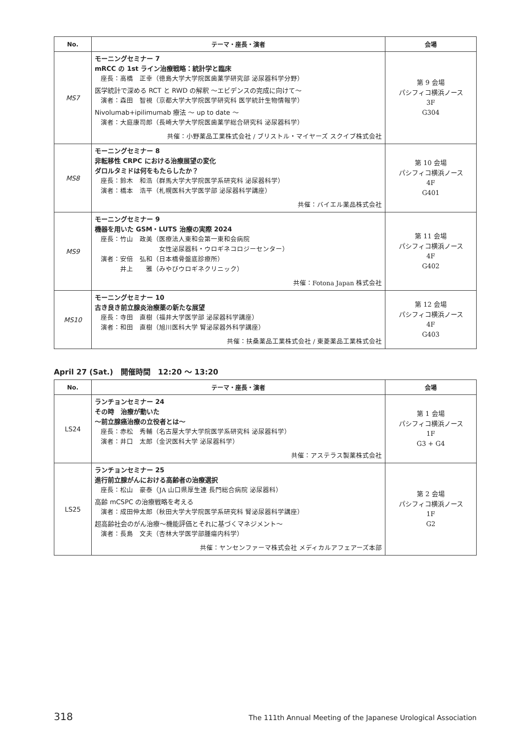| No. | テーマ・座長・演者 | 会場 |
| --- | --- | --- |
| MS7 | モーニングセミナー 7 mRCC の 1st ライン治療戦略：統計学と臨床 座長：高橋 正幸（徳島大学大学院医歯薬学研究部 泌尿器科学分野） 医学統計で深める RCT と RWD の解釈 〜エビデンスの完成に向けて〜 演者：森田 智視（京都大学大学院医学研究科 医学統計生物情報学） Nivolumab+ipilimumab 療法 〜 up to date 〜 演者：大庭康司郎（長崎大学大学院医歯薬学総合研究科 泌尿器科学） 共催：小野薬品工業株式会社 / ブリストル・マイヤーズ スクイブ株式会社 | 第 9 会場 パシフィコ横浜ノース 3F G304 |
| MS8 | モーニングセミナー 8 非転移性 CRPC における治療展望の変化 ダロルタミドは何をもたらしたか？ 座長：鈴木 和浩（群馬大学大学院医学系研究科 泌尿器科学） 演者：橋本 浩平（札幌医科大学医学部 泌尿器科学講座） 共催：バイエル薬品株式会社 | 第 10 会場 パシフィコ横浜ノース 4F G401 |
| MS9 | モーニングセミナー 9 機器を用いた GSM・LUTS 治療の実際 2024 座長：竹山 政美（医療法人東和会第一東和会病院 女性泌尿器科・ウロギネコロジーセンター） 演者：安倍 弘和（日本橋骨盤底診療所） 井上 雅（みやびウロギネクリニック） 共催：Fotona Japan 株式会社 | 第 11 会場 パシフィコ横浜ノース 4F G402 |
| MS10 | モーニングセミナー 10 古き良き前立腺炎治療薬の新たな展望 座長：寺田 直樹（福井大学医学部 泌尿器科学講座） 演者：和田 直樹（旭川医科大学 腎泌尿器外科学講座） 共催：扶桑薬品工業株式会社 / 東菱薬品工業株式会社 | 第 12 会場 パシフィコ横浜ノース 4F G403 |
April 27 (Sat.)　開催時間　12:20 〜 13:20
| No. | テーマ・座長・演者 | 会場 |
| --- | --- | --- |
| LS24 | ランチョンセミナー 24 その時 治療が動いた 〜前立腺癌治療の立役者とは〜 座長：赤松 秀輔（名古屋大学大学院医学系研究科 泌尿器科学） 演者：井口 太郎（金沢医科大学 泌尿器科学） 共催：アステラス製薬株式会社 | 第 1 会場 パシフィコ横浜ノース 1F G3 + G4 |
| LS25 | ランチョンセミナー 25 進行前立腺がんにおける高齢者の治療選択 座長：松山 豪泰（JA 山口県厚生連 長門総合病院 泌尿器科） 高齢 mCSPC の治療戦略を考える 演者：成田伸太郎（秋田大学大学院医学系研究科 腎泌尿器科学講座） 超高齢社会のがん治療〜機能評価とそれに基づくマネジメント〜 演者：長島 文夫（杏林大学医学部腫瘍内科学） 共催：ヤンセンファーマ株式会社 メディカルアフェアーズ本部 | 第 2 会場 パシフィコ横浜ノース 1F G2 |
318 The 111th Annual Meeting of the Japanese Urological Association